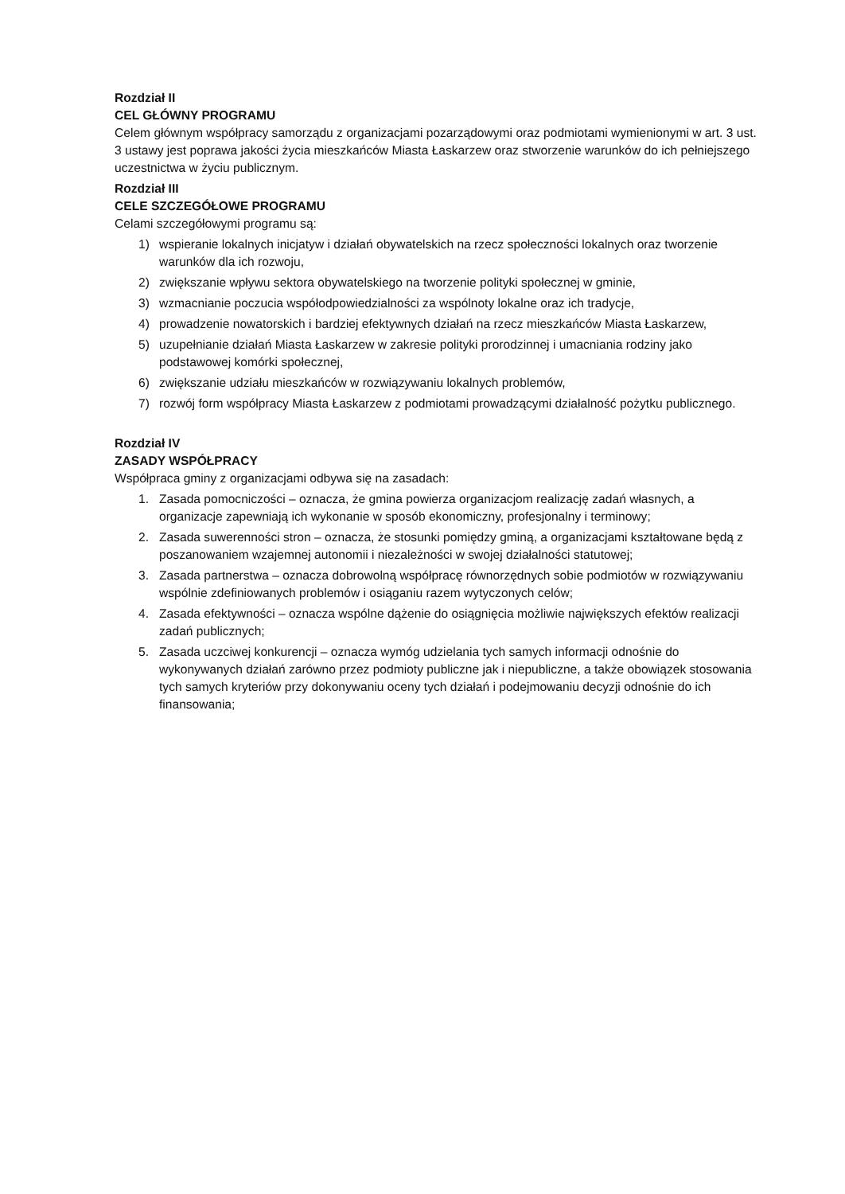Rozdział II
CEL GŁÓWNY PROGRAMU
Celem głównym współpracy samorządu z organizacjami pozarządowymi oraz podmiotami wymienionymi w art. 3 ust. 3 ustawy jest poprawa jakości życia mieszkańców Miasta Łaskarzew oraz stworzenie warunków do ich pełniejszego uczestnictwa w życiu publicznym.
Rozdział III
CELE SZCZEGÓŁOWE PROGRAMU
Celami szczegółowymi programu są:
1) wspieranie lokalnych inicjatyw i działań obywatelskich na rzecz społeczności lokalnych oraz tworzenie warunków dla ich rozwoju,
2) zwiększanie wpływu sektora obywatelskiego na tworzenie polityki społecznej w gminie,
3) wzmacnianie poczucia współodpowiedzialności za wspólnoty lokalne oraz ich tradycje,
4) prowadzenie nowatorskich i bardziej efektywnych działań na rzecz mieszkańców Miasta Łaskarzew,
5) uzupełnianie działań Miasta Łaskarzew w zakresie polityki prorodzinnej i umacniania rodziny jako podstawowej komórki społecznej,
6) zwiększanie udziału mieszkańców w rozwiązywaniu lokalnych problemów,
7) rozwój form współpracy Miasta Łaskarzew z podmiotami prowadzącymi działalność pożytku publicznego.
Rozdział IV
ZASADY WSPÓŁPRACY
Współpraca gminy z organizacjami odbywa się na zasadach:
1. Zasada pomocniczości – oznacza, że gmina powierza organizacjom realizację zadań własnych, a organizacje zapewniają ich wykonanie w sposób ekonomiczny, profesjonalny i terminowy;
2. Zasada suwerenności stron – oznacza, że stosunki pomiędzy gminą, a organizacjami kształtowane będą z poszanowaniem wzajemnej autonomii i niezależności w swojej działalności statutowej;
3. Zasada partnerstwa – oznacza dobrowolną współpracę równorzędnych sobie podmiotów w rozwiązywaniu wspólnie zdefiniowanych problemów i osiąganiu razem wytyczonych celów;
4. Zasada efektywności – oznacza wspólne dążenie do osiągnięcia możliwie największych efektów realizacji zadań publicznych;
5. Zasada uczciwej konkurencji – oznacza wymóg udzielania tych samych informacji odnośnie do wykonywanych działań zarówno przez podmioty publiczne jak i niepubliczne, a także obowiązek stosowania tych samych kryteriów przy dokonywaniu oceny tych działań i podejmowaniu decyzji odnośnie do ich finansowania;